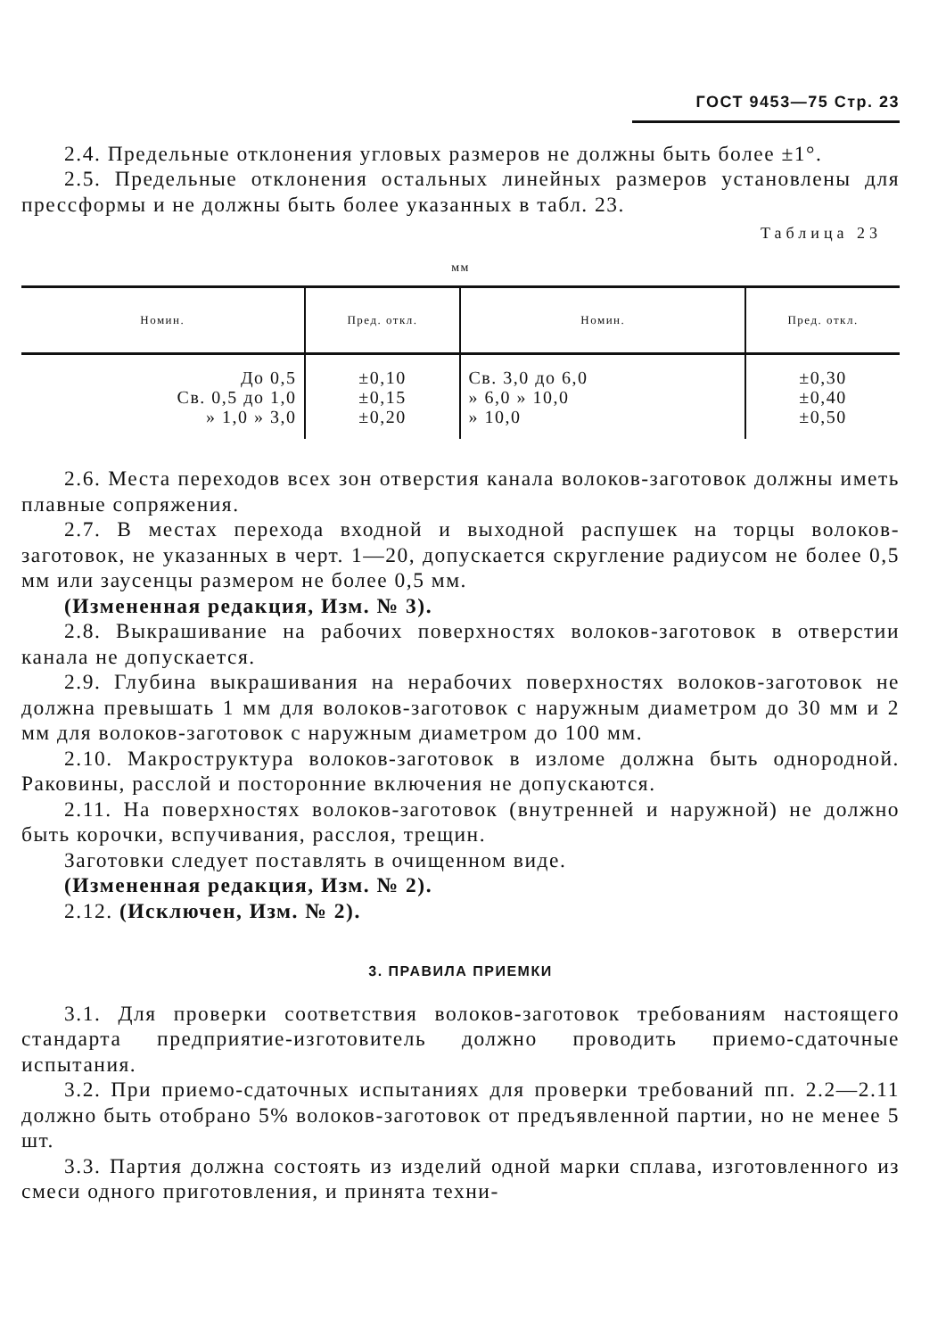ГОСТ 9453—75 Стр. 23
2.4. Предельные отклонения угловых размеров не должны быть более ±1°.
2.5. Предельные отклонения остальных линейных размеров установлены для прессформы и не должны быть более указанных в табл. 23.
Таблица 23
мм
| Номин. | Пред. откл. | Номин. | Пред. откл. |
| --- | --- | --- | --- |
| До 0,5 Св. 0,5 до 1,0 » 1,0 » 3,0 | ±0,10 ±0,15 ±0,20 | Св. 3,0 до 6,0 » 6,0 » 10,0 » 10,0 | ±0,30 ±0,40 ±0,50 |
2.6. Места переходов всех зон отверстия канала волоков-заготовок должны иметь плавные сопряжения.
2.7. В местах перехода входной и выходной распушек на торцы волоков-заготовок, не указанных в черт. 1—20, допускается скругление радиусом не более 0,5 мм или заусенцы размером не более 0,5 мм.
(Измененная редакция, Изм. № 3).
2.8. Выкрашивание на рабочих поверхностях волоков-заготовок в отверстии канала не допускается.
2.9. Глубина выкрашивания на нерабочих поверхностях волоков-заготовок не должна превышать 1 мм для волоков-заготовок с наружным диаметром до 30 мм и 2 мм для волоков-заготовок с наружным диаметром до 100 мм.
2.10. Макроструктура волоков-заготовок в изломе должна быть однородной. Раковины, расслой и посторонние включения не допускаются.
2.11. На поверхностях волоков-заготовок (внутренней и наружной) не должно быть корочки, вспучивания, расслоя, трещин.
Заготовки следует поставлять в очищенном виде.
(Измененная редакция, Изм. № 2).
2.12. (Исключен, Изм. № 2).
3. ПРАВИЛА ПРИЕМКИ
3.1. Для проверки соответствия волоков-заготовок требованиям настоящего стандарта предприятие-изготовитель должно проводить приемо-сдаточные испытания.
3.2. При приемо-сдаточных испытаниях для проверки требований пп. 2.2—2.11 должно быть отобрано 5% волоков-заготовок от предъявленной партии, но не менее 5 шт.
3.3. Партия должна состоять из изделий одной марки сплава, изготовленного из смеси одного приготовления, и принята техни-